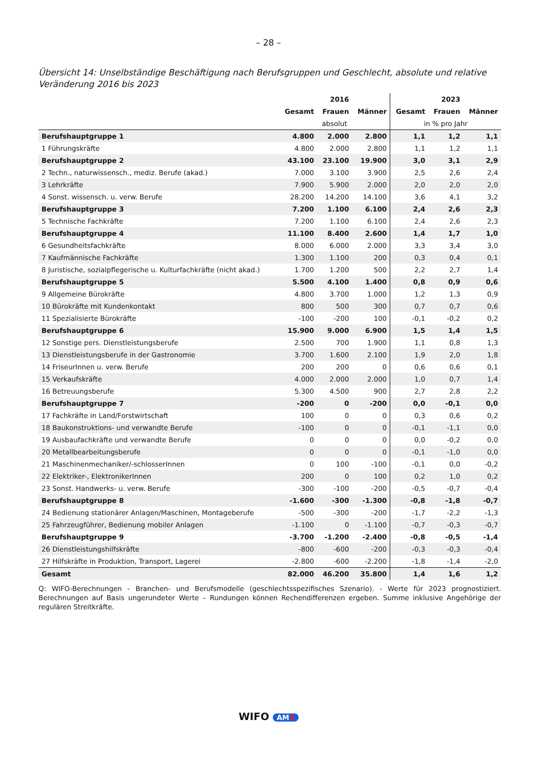– 28 –
Übersicht 14: Unselbständige Beschäftigung nach Berufsgruppen und Geschlecht, absolute und relative Veränderung 2016 bis 2023
| | | 2016 | | | 2023 | |
| --- | --- | --- | --- | --- | --- | --- |
| | Gesamt | Frauen | Männer | Gesamt | Frauen | Männer |
| | absolut | | | in % pro Jahr | | |
| Berufshauptgruppe 1 | 4.800 | 2.000 | 2.800 | 1,1 | 1,2 | 1,1 |
| 1 Führungskräfte | 4.800 | 2.000 | 2.800 | 1,1 | 1,2 | 1,1 |
| Berufshauptgruppe 2 | 43.100 | 23.100 | 19.900 | 3,0 | 3,1 | 2,9 |
| 2 Techn., naturwissensch., mediz. Berufe (akad.) | 7.000 | 3.100 | 3.900 | 2,5 | 2,6 | 2,4 |
| 3 Lehrkräfte | 7.900 | 5.900 | 2.000 | 2,0 | 2,0 | 2,0 |
| 4 Sonst. wissensch. u. verw. Berufe | 28.200 | 14.200 | 14.100 | 3,6 | 4,1 | 3,2 |
| Berufshauptgruppe 3 | 7.200 | 1.100 | 6.100 | 2,4 | 2,6 | 2,3 |
| 5 Technische Fachkräfte | 7.200 | 1.100 | 6.100 | 2,4 | 2,6 | 2,3 |
| Berufshauptgruppe 4 | 11.100 | 8.400 | 2.600 | 1,4 | 1,7 | 1,0 |
| 6 Gesundheitsfachkräfte | 8.000 | 6.000 | 2.000 | 3,3 | 3,4 | 3,0 |
| 7 Kaufmännische Fachkräfte | 1.300 | 1.100 | 200 | 0,3 | 0,4 | 0,1 |
| 8 Juristische, sozialpflegerische u. Kulturfachkräfte (nicht akad.) | 1.700 | 1.200 | 500 | 2,2 | 2,7 | 1,4 |
| Berufshauptgruppe 5 | 5.500 | 4.100 | 1.400 | 0,8 | 0,9 | 0,6 |
| 9 Allgemeine Bürokräfte | 4.800 | 3.700 | 1.000 | 1,2 | 1,3 | 0,9 |
| 10 Bürokräfte mit Kundenkontakt | 800 | 500 | 300 | 0,7 | 0,7 | 0,6 |
| 11 Spezialisierte Bürokräfte | -100 | -200 | 100 | -0,1 | -0,2 | 0,2 |
| Berufshauptgruppe 6 | 15.900 | 9.000 | 6.900 | 1,5 | 1,4 | 1,5 |
| 12 Sonstige pers. Dienstleistungsberufe | 2.500 | 700 | 1.900 | 1,1 | 0,8 | 1,3 |
| 13 Dienstleistungsberufe in der Gastronomie | 3.700 | 1.600 | 2.100 | 1,9 | 2,0 | 1,8 |
| 14 FriseurInnen u. verw. Berufe | 200 | 200 | 0 | 0,6 | 0,6 | 0,1 |
| 15 Verkaufskräfte | 4.000 | 2.000 | 2.000 | 1,0 | 0,7 | 1,4 |
| 16 Betreuungsberufe | 5.300 | 4.500 | 900 | 2,7 | 2,8 | 2,2 |
| Berufshauptgruppe 7 | -200 | 0 | -200 | 0,0 | -0,1 | 0,0 |
| 17 Fachkräfte in Land/Forstwirtschaft | 100 | 0 | 0 | 0,3 | 0,6 | 0,2 |
| 18 Baukonstruktions- und verwandte Berufe | -100 | 0 | 0 | -0,1 | -1,1 | 0,0 |
| 19 Ausbaufachkräfte und verwandte Berufe | 0 | 0 | 0 | 0,0 | -0,2 | 0,0 |
| 20 Metallbearbeitungsberufe | 0 | 0 | 0 | -0,1 | -1,0 | 0,0 |
| 21 Maschinenmechaniker/-schlosserInnen | 0 | 100 | -100 | -0,1 | 0,0 | -0,2 |
| 22 Elektriker-, ElektronikerInnen | 200 | 0 | 100 | 0,2 | 1,0 | 0,2 |
| 23 Sonst. Handwerks- u. verw. Berufe | -300 | -100 | -200 | -0,5 | -0,7 | -0,4 |
| Berufshauptgruppe 8 | -1.600 | -300 | -1.300 | -0,8 | -1,8 | -0,7 |
| 24 Bedienung stationärer Anlagen/Maschinen, Montageberufe | -500 | -300 | -200 | -1,7 | -2,2 | -1,3 |
| 25 Fahrzeugführer, Bedienung mobiler Anlagen | -1.100 | 0 | -1.100 | -0,7 | -0,3 | -0,7 |
| Berufshauptgruppe 9 | -3.700 | -1.200 | -2.400 | -0,8 | -0,5 | -1,4 |
| 26 Dienstleistungshilfskräfte | -800 | -600 | -200 | -0,3 | -0,3 | -0,4 |
| 27 Hilfskräfte in Produktion, Transport, Lagerei | -2.800 | -600 | -2.200 | -1,8 | -1,4 | -2,0 |
| Gesamt | 82.000 | 46.200 | 35.800 | 1,4 | 1,6 | 1,2 |
Q: WIFO-Berechnungen - Branchen- und Berufsmodelle (geschlechtsspezifisches Szenario). - Werte für 2023 prognostiziert. Berechnungen auf Basis ungerundeter Werte – Rundungen können Rechendifferenzen ergeben. Summe inklusive Angehörige der regulären Streitkräfte.
WIFO AMS